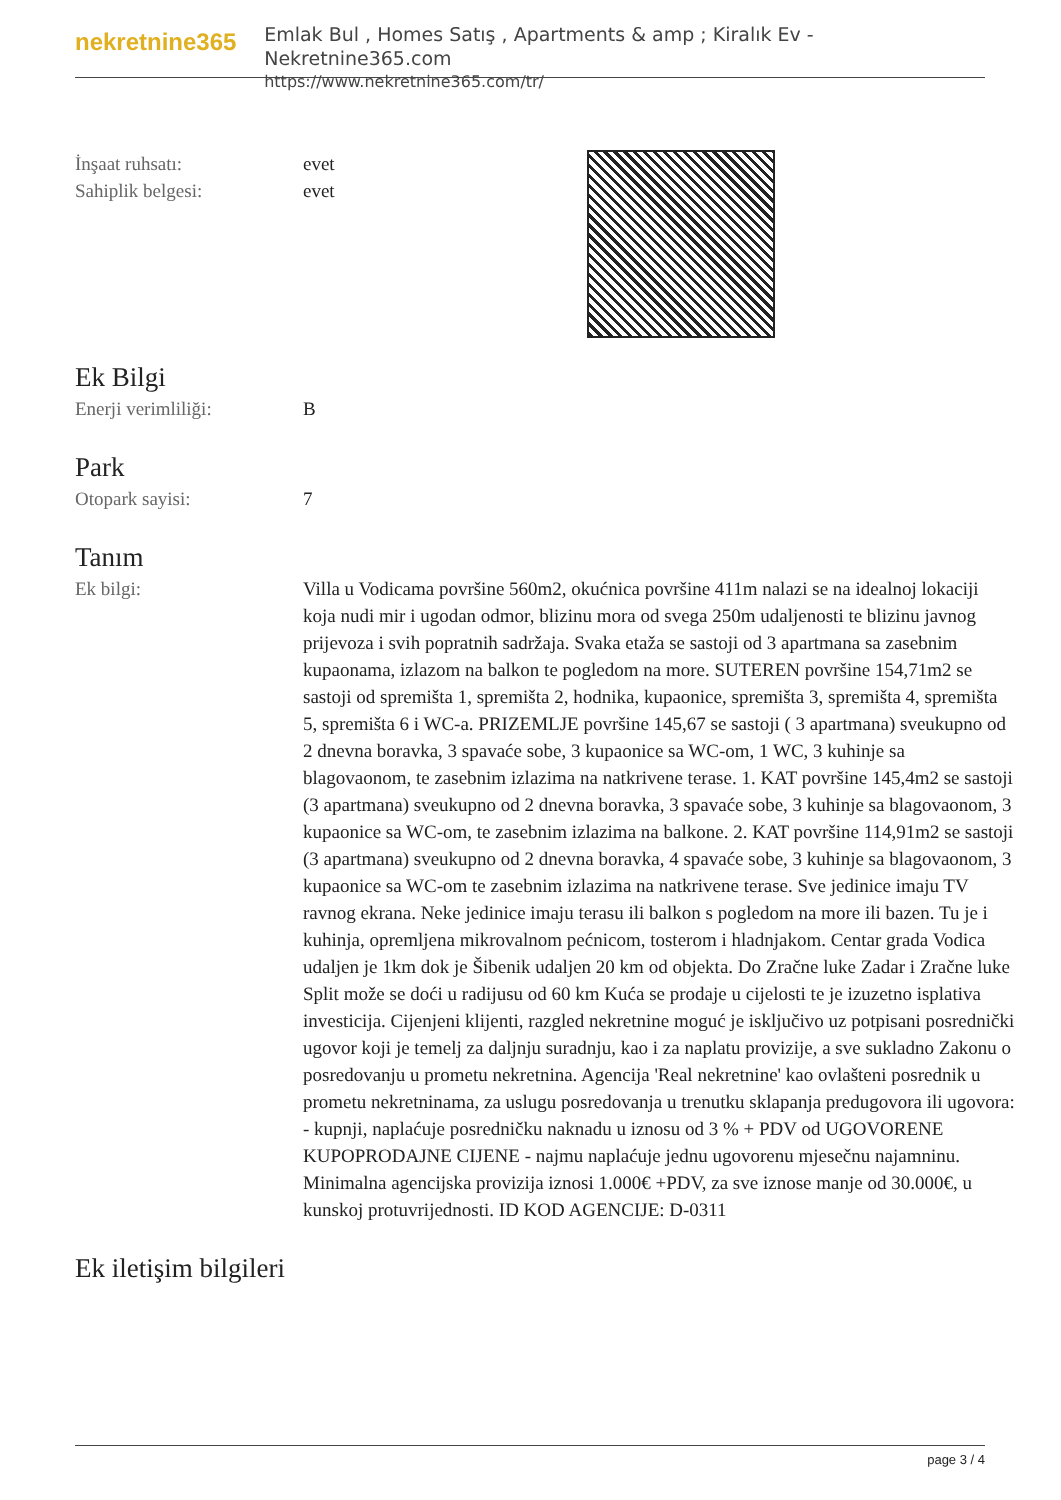nekretnine365
Emlak Bul , Homes Satış , Apartments & amp ; Kiralık Ev - Nekretnine365.com
https://www.nekretnine365.com/tr/
İnşaat ruhsatı: evet
Sahiplik belgesi: evet
Ek Bilgi
Enerji verimliliği: B
Park
Otopark sayisi: 7
Tanım
Ek bilgi: Villa u Vodicama površine 560m2, okućnica površine 411m nalazi se na idealnoj lokaciji koja nudi mir i ugodan odmor, blizinu mora od svega 250m udaljenosti te blizinu javnog prijevoza i svih popratnih sadržaja. Svaka etaža se sastoji od 3 apartmana sa zasebnim kupaonama, izlazom na balkon te pogledom na more. SUTEREN površine 154,71m2 se sastoji od spremišta 1, spremišta 2, hodnika, kupaonice, spremišta 3, spremišta 4, spremišta 5, spremišta 6 i WC-a. PRIZEMLJE površine 145,67 se sastoji ( 3 apartmana) sveukupno od 2 dnevna boravka, 3 spavaće sobe, 3 kupaonice sa WC-om, 1 WC, 3 kuhinje sa blagovaonom, te zasebnim izlazima na natkrivene terase. 1. KAT površine 145,4m2 se sastoji (3 apartmana) sveukupno od 2 dnevna boravka, 3 spavaće sobe, 3 kuhinje sa blagovaonom, 3 kupaonice sa WC-om, te zasebnim izlazima na balkone. 2. KAT površine 114,91m2 se sastoji (3 apartmana) sveukupno od 2 dnevna boravka, 4 spavaće sobe, 3 kuhinje sa blagovaonom, 3 kupaonice sa WC-om te zasebnim izlazima na natkrivene terase. Sve jedinice imaju TV ravnog ekrana. Neke jedinice imaju terasu ili balkon s pogledom na more ili bazen. Tu je i kuhinja, opremljena mikrovalnom pećnicom, tosterom i hladnjakom. Centar grada Vodica udaljen je 1km dok je Šibenik udaljen 20 km od objekta. Do Zračne luke Zadar i Zračne luke Split može se doći u radijusu od 60 km Kuća se prodaje u cijelosti te je izuzetno isplativa investicija. Cijenjeni klijenti, razgled nekretnine moguć je isključivo uz potpisani posrednički ugovor koji je temelj za daljnju suradnju, kao i za naplatu provizije, a sve sukladno Zakonu o posredovanju u prometu nekretnina. Agencija 'Real nekretnine' kao ovlašteni posrednik u prometu nekretninama, za uslugu posredovanja u trenutku sklapanja predugovora ili ugovora: - kupnji, naplaćuje posredničku naknadu u iznosu od 3 % + PDV od UGOVORENE KUPOPRODAJNE CIJENE - najmu naplaćuje jednu ugovorenu mjesečnu najamninu. Minimalna agencijska provizija iznosi 1.000€ +PDV, za sve iznose manje od 30.000€, u kunskoj protuvrijednosti. ID KOD AGENCIJE: D-0311
Ek iletişim bilgileri
page 3 / 4